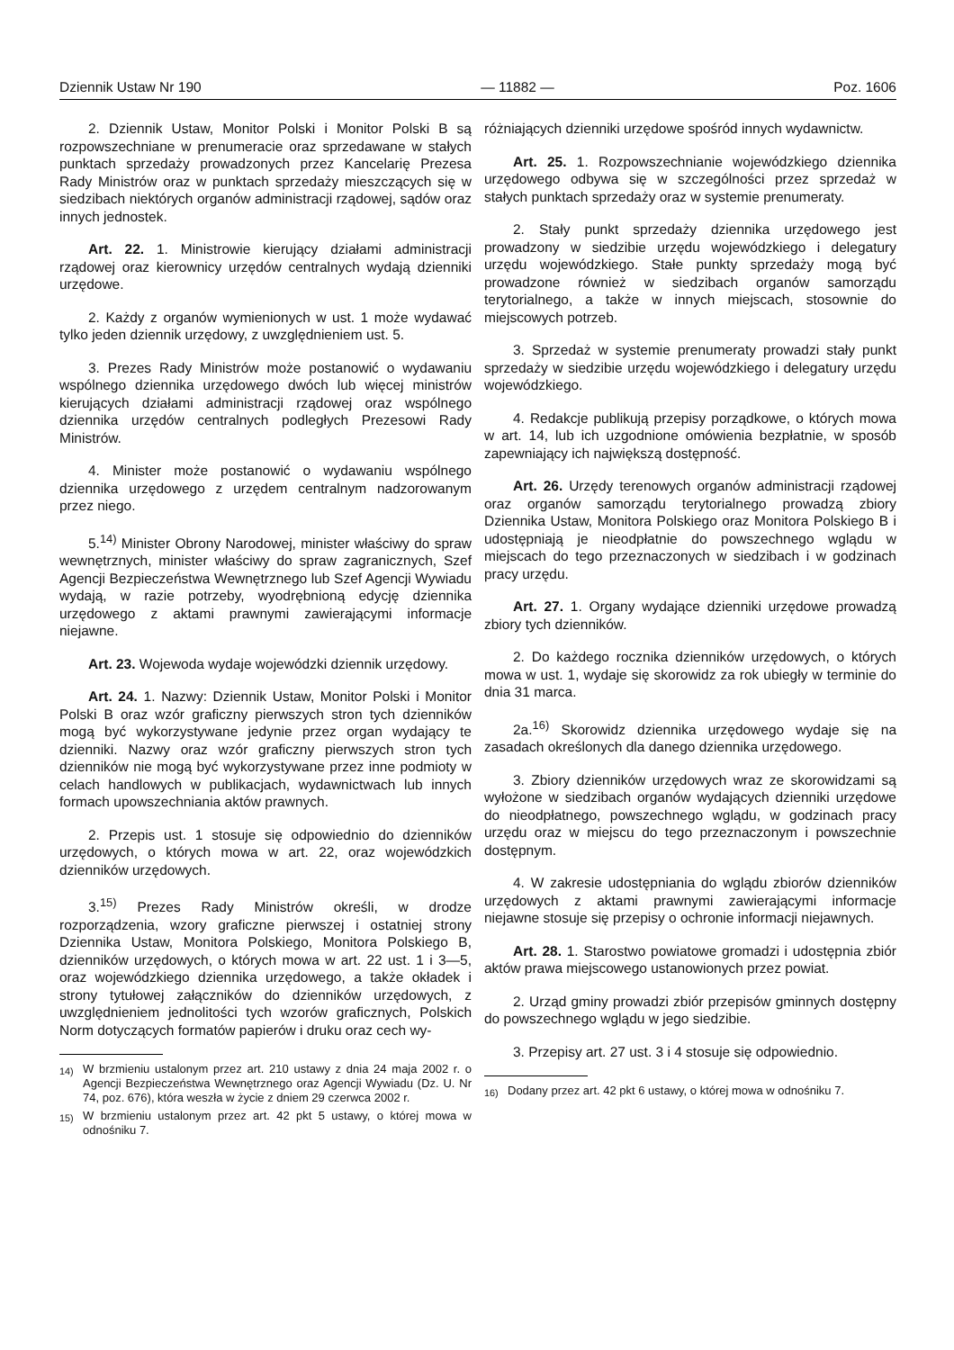Dziennik Ustaw Nr 190 — 11882 — Poz. 1606
2. Dziennik Ustaw, Monitor Polski i Monitor Polski B są rozpowszechniane w prenumeracie oraz sprzedawane w stałych punktach sprzedaży prowadzonych przez Kancelarię Prezesa Rady Ministrów oraz w punktach sprzedaży mieszczących się w siedzibach niektórych organów administracji rządowej, sądów oraz innych jednostek.
Art. 22. 1. Ministrowie kierujący działami administracji rządowej oraz kierownicy urzędów centralnych wydają dzienniki urzędowe.
2. Każdy z organów wymienionych w ust. 1 może wydawać tylko jeden dziennik urzędowy, z uwzględnieniem ust. 5.
3. Prezes Rady Ministrów może postanowić o wydawaniu wspólnego dziennika urzędowego dwóch lub więcej ministrów kierujących działami administracji rządowej oraz wspólnego dziennika urzędów centralnych podległych Prezesowi Rady Ministrów.
4. Minister może postanowić o wydawaniu wspólnego dziennika urzędowego z urzędem centralnym nadzorowanym przez niego.
5.<sup>14)</sup> Minister Obrony Narodowej, minister właściwy do spraw wewnętrznych, minister właściwy do spraw zagranicznych, Szef Agencji Bezpieczeństwa Wewnętrznego lub Szef Agencji Wywiadu wydają, w razie potrzeby, wyodrębnioną edycję dziennika urzędowego z aktami prawnymi zawierającymi informacje niejawne.
Art. 23. Wojewoda wydaje wojewódzki dziennik urzędowy.
Art. 24. 1. Nazwy: Dziennik Ustaw, Monitor Polski i Monitor Polski B oraz wzór graficzny pierwszych stron tych dzienników mogą być wykorzystywane jedynie przez organ wydający te dzienniki. Nazwy oraz wzór graficzny pierwszych stron tych dzienników nie mogą być wykorzystywane przez inne podmioty w celach handlowych w publikacjach, wydawnictwach lub innych formach upowszechniania aktów prawnych.
2. Przepis ust. 1 stosuje się odpowiednio do dzienników urzędowych, o których mowa w art. 22, oraz wojewódzkich dzienników urzędowych.
3.<sup>15)</sup> Prezes Rady Ministrów określi, w drodze rozporządzenia, wzory graficzne pierwszej i ostatniej strony Dziennika Ustaw, Monitora Polskiego, Monitora Polskiego B, dzienników urzędowych, o których mowa w art. 22 ust. 1 i 3—5, oraz wojewódzkiego dziennika urzędowego, a także okładek i strony tytułowej załączników do dzienników urzędowych, z uwzględnieniem jednolitości tych wzorów graficznych, Polskich Norm dotyczących formatów papierów i druku oraz cech wy-
<sup>14)</sup> W brzmieniu ustalonym przez art. 210 ustawy z dnia 24 maja 2002 r. o Agencji Bezpieczeństwa Wewnętrznego oraz Agencji Wywiadu (Dz. U. Nr 74, poz. 676), która weszła w życie z dniem 29 czerwca 2002 r.
<sup>15)</sup> W brzmieniu ustalonym przez art. 42 pkt 5 ustawy, o której mowa w odnośniku 7.
różniających dzienniki urzędowe spośród innych wydawnictw.
Art. 25. 1. Rozpowszechnianie wojewódzkiego dziennika urzędowego odbywa się w szczególności przez sprzedaż w stałych punktach sprzedaży oraz w systemie prenumeraty.
2. Stały punkt sprzedaży dziennika urzędowego jest prowadzony w siedzibie urzędu wojewódzkiego i delegatury urzędu wojewódzkiego. Stałe punkty sprzedaży mogą być prowadzone również w siedzibach organów samorządu terytorialnego, a także w innych miejscach, stosownie do miejscowych potrzeb.
3. Sprzedaż w systemie prenumeraty prowadzi stały punkt sprzedaży w siedzibie urzędu wojewódzkiego i delegatury urzędu wojewódzkiego.
4. Redakcje publikują przepisy porządkowe, o których mowa w art. 14, lub ich uzgodnione omówienia bezpłatnie, w sposób zapewniający ich największą dostępność.
Art. 26. Urzędy terenowych organów administracji rządowej oraz organów samorządu terytorialnego prowadzą zbiory Dziennika Ustaw, Monitora Polskiego oraz Monitora Polskiego B i udostępniają je nieodpłatnie do powszechnego wglądu w miejscach do tego przeznaczonych w siedzibach i w godzinach pracy urzędu.
Art. 27. 1. Organy wydające dzienniki urzędowe prowadzą zbiory tych dzienników.
2. Do każdego rocznika dzienników urzędowych, o których mowa w ust. 1, wydaje się skorowidz za rok ubiegły w terminie do dnia 31 marca.
2a.<sup>16)</sup> Skorowidz dziennika urzędowego wydaje się na zasadach określonych dla danego dziennika urzędowego.
3. Zbiory dzienników urzędowych wraz ze skorowidzami są wyłożone w siedzibach organów wydających dzienniki urzędowe do nieodpłatnego, powszechnego wglądu, w godzinach pracy urzędu oraz w miejscu do tego przeznaczonym i powszechnie dostępnym.
4. W zakresie udostępniania do wglądu zbiorów dzienników urzędowych z aktami prawnymi zawierającymi informacje niejawne stosuje się przepisy o ochronie informacji niejawnych.
Art. 28. 1. Starostwo powiatowe gromadzi i udostępnia zbiór aktów prawa miejscowego ustanowionych przez powiat.
2. Urząd gminy prowadzi zbiór przepisów gminnych dostępny do powszechnego wglądu w jego siedzibie.
3. Przepisy art. 27 ust. 3 i 4 stosuje się odpowiednio.
<sup>16)</sup> Dodany przez art. 42 pkt 6 ustawy, o której mowa w odnośniku 7.